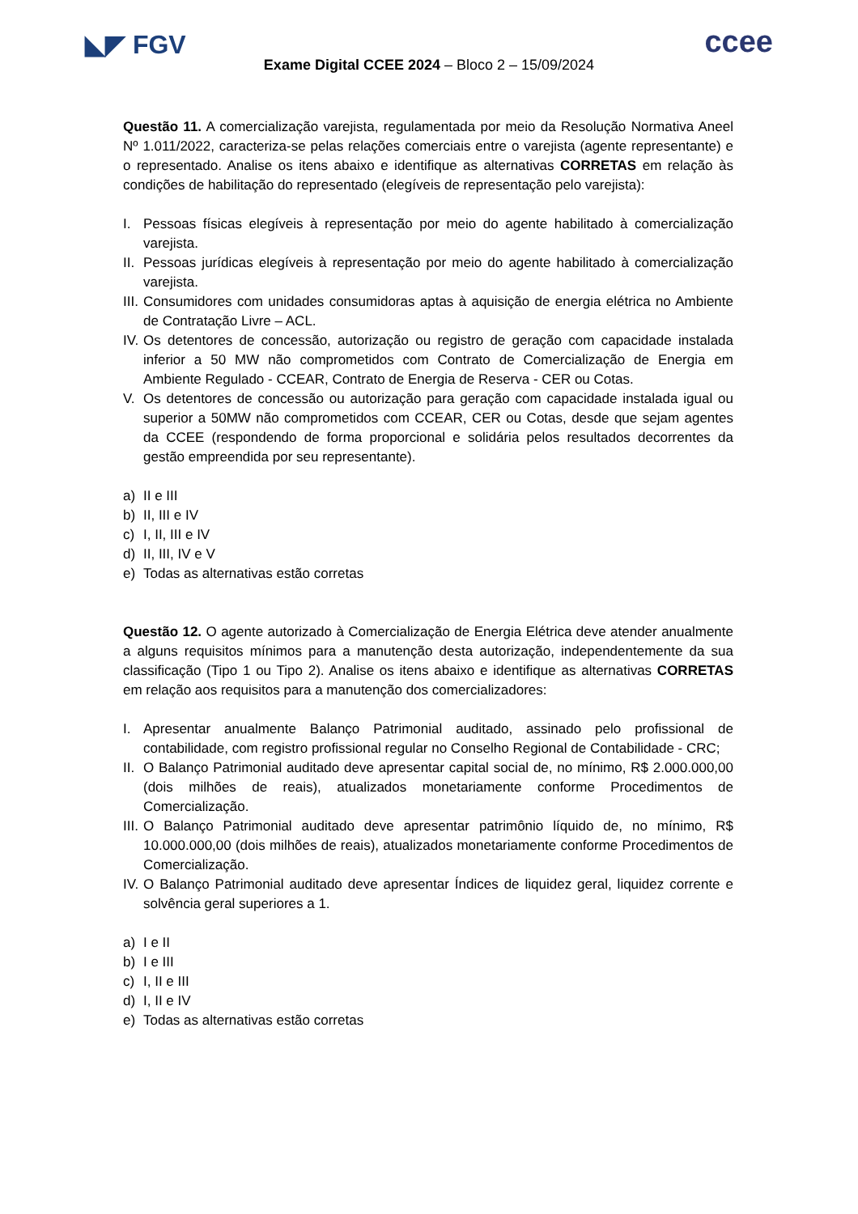◣◤ FGV ccee
Exame Digital CCEE 2024 – Bloco 2 – 15/09/2024
Questão 11. A comercialização varejista, regulamentada por meio da Resolução Normativa Aneel Nº 1.011/2022, caracteriza-se pelas relações comerciais entre o varejista (agente representante) e o representado. Analise os itens abaixo e identifique as alternativas CORRETAS em relação às condições de habilitação do representado (elegíveis de representação pelo varejista):
I. Pessoas físicas elegíveis à representação por meio do agente habilitado à comercialização varejista.
II. Pessoas jurídicas elegíveis à representação por meio do agente habilitado à comercialização varejista.
III. Consumidores com unidades consumidoras aptas à aquisição de energia elétrica no Ambiente de Contratação Livre – ACL.
IV. Os detentores de concessão, autorização ou registro de geração com capacidade instalada inferior a 50 MW não comprometidos com Contrato de Comercialização de Energia em Ambiente Regulado - CCEAR, Contrato de Energia de Reserva - CER ou Cotas.
V. Os detentores de concessão ou autorização para geração com capacidade instalada igual ou superior a 50MW não comprometidos com CCEAR, CER ou Cotas, desde que sejam agentes da CCEE (respondendo de forma proporcional e solidária pelos resultados decorrentes da gestão empreendida por seu representante).
a) II e III
b) II, III e IV
c) I, II, III e IV
d) II, III, IV e V
e) Todas as alternativas estão corretas
Questão 12. O agente autorizado à Comercialização de Energia Elétrica deve atender anualmente a alguns requisitos mínimos para a manutenção desta autorização, independentemente da sua classificação (Tipo 1 ou Tipo 2). Analise os itens abaixo e identifique as alternativas CORRETAS em relação aos requisitos para a manutenção dos comercializadores:
I. Apresentar anualmente Balanço Patrimonial auditado, assinado pelo profissional de contabilidade, com registro profissional regular no Conselho Regional de Contabilidade - CRC;
II. O Balanço Patrimonial auditado deve apresentar capital social de, no mínimo, R$ 2.000.000,00 (dois milhões de reais), atualizados monetariamente conforme Procedimentos de Comercialização.
III. O Balanço Patrimonial auditado deve apresentar patrimônio líquido de, no mínimo, R$ 10.000.000,00 (dois milhões de reais), atualizados monetariamente conforme Procedimentos de Comercialização.
IV. O Balanço Patrimonial auditado deve apresentar Índices de liquidez geral, liquidez corrente e solvência geral superiores a 1.
a) I e II
b) I e III
c) I, II e III
d) I, II e IV
e) Todas as alternativas estão corretas